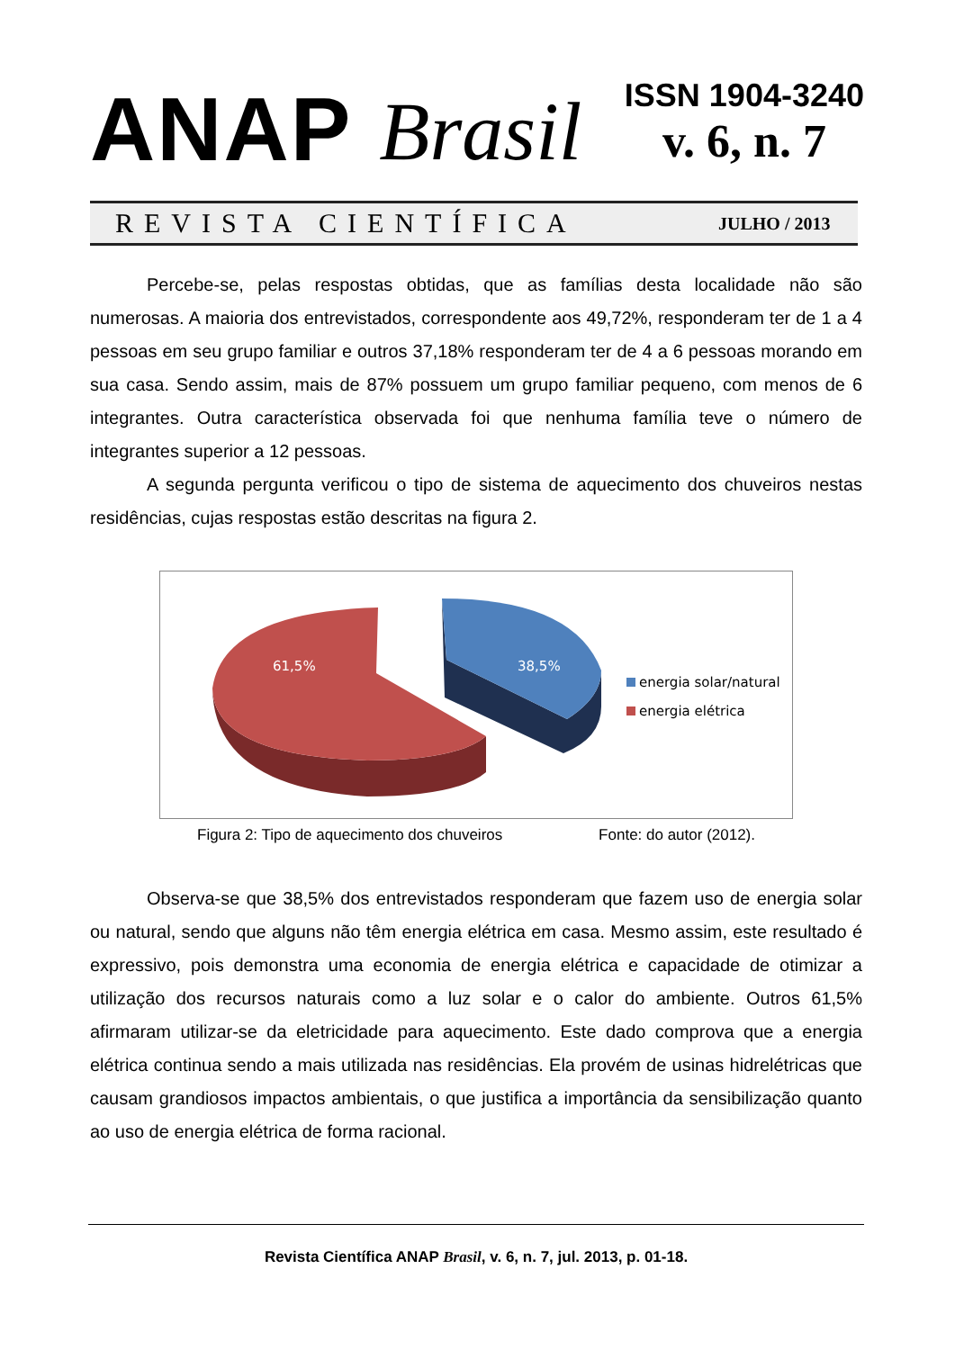ANAP Brasil
ISSN 1904-3240
v. 6, n. 7
REVISTA CIENTÍFICA JULHO / 2013
Percebe-se, pelas respostas obtidas, que as famílias desta localidade não são numerosas. A maioria dos entrevistados, correspondente aos 49,72%, responderam ter de 1 a 4 pessoas em seu grupo familiar e outros 37,18% responderam ter de 4 a 6 pessoas morando em sua casa. Sendo assim, mais de 87% possuem um grupo familiar pequeno, com menos de 6 integrantes. Outra característica observada foi que nenhuma família teve o número de integrantes superior a 12 pessoas.
A segunda pergunta verificou o tipo de sistema de aquecimento dos chuveiros nestas residências, cujas respostas estão descritas na figura 2.
61,5%
38,5%
energia solar/natural
energia elétrica
Figura 2: Tipo de aquecimento dos chuveiros Fonte: do autor (2012).
Observa-se que 38,5% dos entrevistados responderam que fazem uso de energia solar ou natural, sendo que alguns não têm energia elétrica em casa. Mesmo assim, este resultado é expressivo, pois demonstra uma economia de energia elétrica e capacidade de otimizar a utilização dos recursos naturais como a luz solar e o calor do ambiente. Outros 61,5% afirmaram utilizar-se da eletricidade para aquecimento. Este dado comprova que a energia elétrica continua sendo a mais utilizada nas residências. Ela provém de usinas hidrelétricas que causam grandiosos impactos ambientais, o que justifica a importância da sensibilização quanto ao uso de energia elétrica de forma racional.
Revista Científica ANAP Brasil, v. 6, n. 7, jul. 2013, p. 01-18.